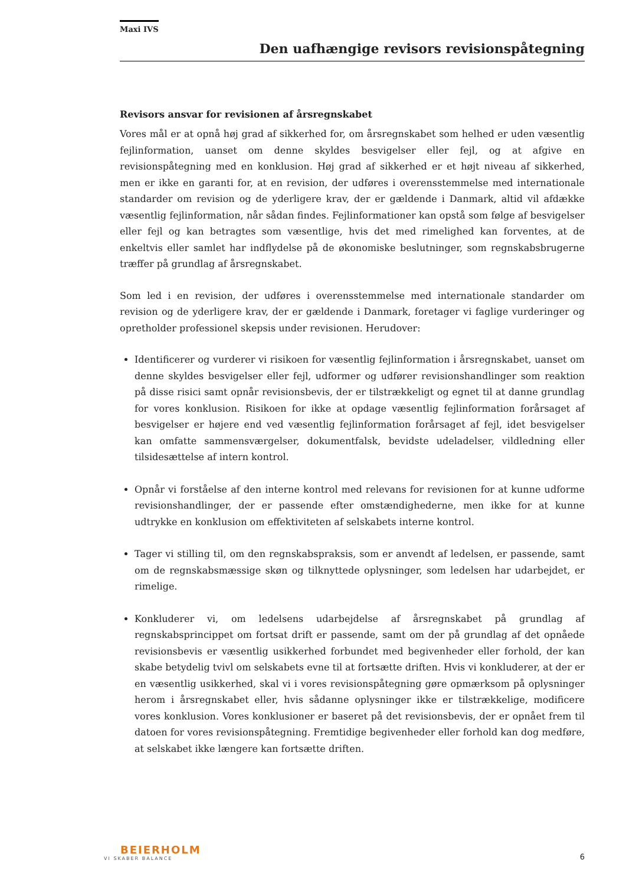Maxi IVS
Den uafhængige revisors revisionspåtegning
Revisors ansvar for revisionen af årsregnskabet
Vores mål er at opnå høj grad af sikkerhed for, om årsregnskabet som helhed er uden væsentlig fejlinformation, uanset om denne skyldes besvigelser eller fejl, og at afgive en revisionspåtegning med en konklusion. Høj grad af sikkerhed er et højt niveau af sikkerhed, men er ikke en garanti for, at en revision, der udføres i overensstemmelse med internationale standarder om revision og de yderligere krav, der er gældende i Danmark, altid vil afdække væsentlig fejlinformation, når sådan findes. Fejlinformationer kan opstå som følge af besvigelser eller fejl og kan betragtes som væsentlige, hvis det med rimelighed kan forventes, at de enkeltvis eller samlet har indflydelse på de økonomiske beslutninger, som regnskabsbrugerne træffer på grundlag af årsregnskabet.
Som led i en revision, der udføres i overensstemmelse med internationale standarder om revision og de yderligere krav, der er gældende i Danmark, foretager vi faglige vurderinger og opretholder professionel skepsis under revisionen. Herudover:
Identificerer og vurderer vi risikoen for væsentlig fejlinformation i årsregnskabet, uanset om denne skyldes besvigelser eller fejl, udformer og udfører revisionshandlinger som reaktion på disse risici samt opnår revisionsbevis, der er tilstrækkeligt og egnet til at danne grundlag for vores konklusion. Risikoen for ikke at opdage væsentlig fejlinformation forårsaget af besvigelser er højere end ved væsentlig fejlinformation forårsaget af fejl, idet besvigelser kan omfatte sammensværgelser, dokumentfalsk, bevidste udeladelser, vildledning eller tilsidesættelse af intern kontrol.
Opnår vi forståelse af den interne kontrol med relevans for revisionen for at kunne udforme revisionshandlinger, der er passende efter omstændighederne, men ikke for at kunne udtrykke en konklusion om effektiviteten af selskabets interne kontrol.
Tager vi stilling til, om den regnskabspraksis, som er anvendt af ledelsen, er passende, samt om de regnskabsmæssige skøn og tilknyttede oplysninger, som ledelsen har udarbejdet, er rimelige.
Konkluderer vi, om ledelsens udarbejdelse af årsregnskabet på grundlag af regnskabsprincippet om fortsat drift er passende, samt om der på grundlag af det opnåede revisionsbevis er væsentlig usikkerhed forbundet med begivenheder eller forhold, der kan skabe betydelig tvivl om selskabets evne til at fortsætte driften. Hvis vi konkluderer, at der er en væsentlig usikkerhed, skal vi i vores revisionspåtegning gøre opmærksom på oplysninger herom i årsregnskabet eller, hvis sådanne oplysninger ikke er tilstrækkelige, modificere vores konklusion. Vores konklusioner er baseret på det revisionsbevis, der er opnået frem til datoen for vores revisionspåtegning. Fremtidige begivenheder eller forhold kan dog medføre, at selskabet ikke længere kan fortsætte driften.
BEIERHOLM
VI SKABER BALANCE
6